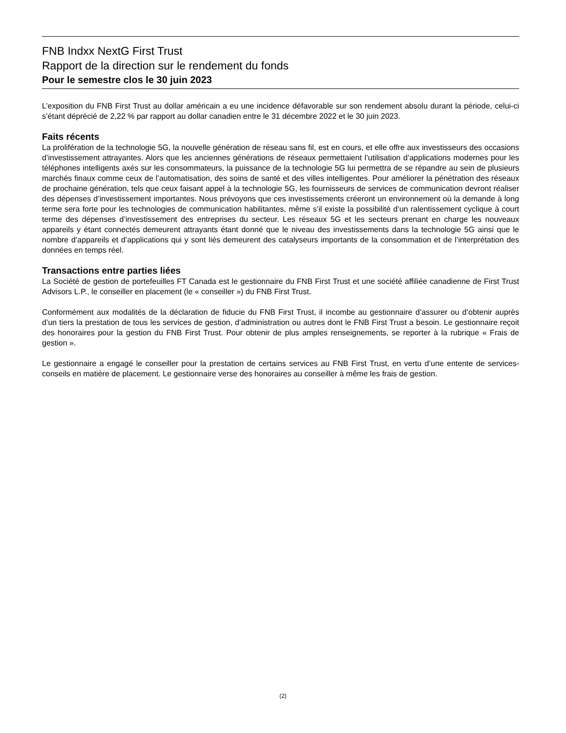FNB Indxx NextG First Trust
Rapport de la direction sur le rendement du fonds
Pour le semestre clos le 30 juin 2023
L’exposition du FNB First Trust au dollar américain a eu une incidence défavorable sur son rendement absolu durant la période, celui-ci s’étant déprécié de 2,22 % par rapport au dollar canadien entre le 31 décembre 2022 et le 30 juin 2023.
Faits récents
La prolifération de la technologie 5G, la nouvelle génération de réseau sans fil, est en cours, et elle offre aux investisseurs des occasions d’investissement attrayantes. Alors que les anciennes générations de réseaux permettaient l’utilisation d’applications modernes pour les téléphones intelligents axés sur les consommateurs, la puissance de la technologie 5G lui permettra de se répandre au sein de plusieurs marchés finaux comme ceux de l’automatisation, des soins de santé et des villes intelligentes. Pour améliorer la pénétration des réseaux de prochaine génération, tels que ceux faisant appel à la technologie 5G, les fournisseurs de services de communication devront réaliser des dépenses d’investissement importantes. Nous prévoyons que ces investissements créeront un environnement où la demande à long terme sera forte pour les technologies de communication habilitantes, même s’il existe la possibilité d’un ralentissement cyclique à court terme des dépenses d’investissement des entreprises du secteur. Les réseaux 5G et les secteurs prenant en charge les nouveaux appareils y étant connectés demeurent attrayants étant donné que le niveau des investissements dans la technologie 5G ainsi que le nombre d’appareils et d’applications qui y sont liés demeurent des catalyseurs importants de la consommation et de l’interprétation des données en temps réel.
Transactions entre parties liées
La Société de gestion de portefeuilles FT Canada est le gestionnaire du FNB First Trust et une société affiliée canadienne de First Trust Advisors L.P., le conseiller en placement (le « conseiller ») du FNB First Trust.
Conformément aux modalités de la déclaration de fiducie du FNB First Trust, il incombe au gestionnaire d’assurer ou d’obtenir auprès d’un tiers la prestation de tous les services de gestion, d’administration ou autres dont le FNB First Trust a besoin. Le gestionnaire reçoit des honoraires pour la gestion du FNB First Trust. Pour obtenir de plus amples renseignements, se reporter à la rubrique « Frais de gestion ».
Le gestionnaire a engagé le conseiller pour la prestation de certains services au FNB First Trust, en vertu d’une entente de services-conseils en matière de placement. Le gestionnaire verse des honoraires au conseiller à même les frais de gestion.
(2)